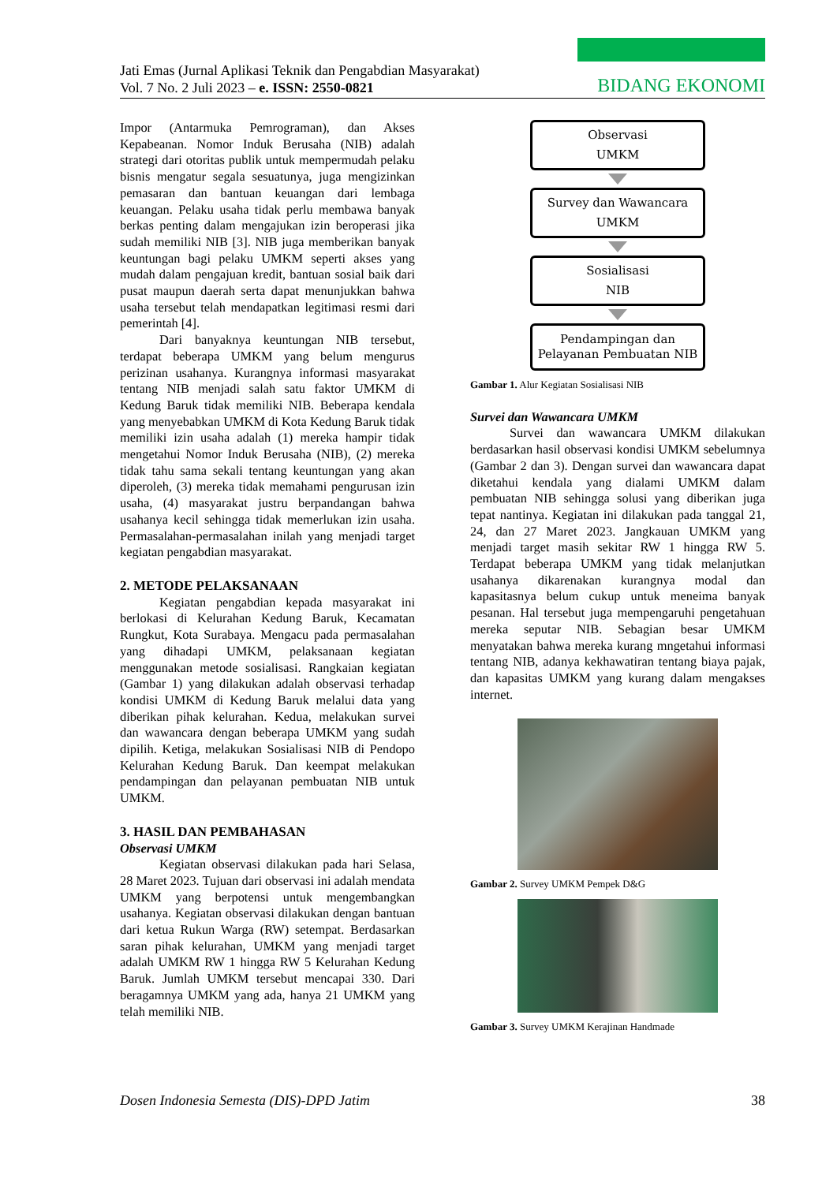Jati Emas (Jurnal Aplikasi Teknik dan Pengabdian Masyarakat)
Vol. 7 No. 2 Juli 2023 – e. ISSN: 2550-0821
BIDANG EKONOMI
Impor (Antarmuka Pemrograman), dan Akses Kepabeanan. Nomor Induk Berusaha (NIB) adalah strategi dari otoritas publik untuk mempermudah pelaku bisnis mengatur segala sesuatunya, juga mengizinkan pemasaran dan bantuan keuangan dari lembaga keuangan. Pelaku usaha tidak perlu membawa banyak berkas penting dalam mengajukan izin beroperasi jika sudah memiliki NIB [3]. NIB juga memberikan banyak keuntungan bagi pelaku UMKM seperti akses yang mudah dalam pengajuan kredit, bantuan sosial baik dari pusat maupun daerah serta dapat menunjukkan bahwa usaha tersebut telah mendapatkan legitimasi resmi dari pemerintah [4].
Dari banyaknya keuntungan NIB tersebut, terdapat beberapa UMKM yang belum mengurus perizinan usahanya. Kurangnya informasi masyarakat tentang NIB menjadi salah satu faktor UMKM di Kedung Baruk tidak memiliki NIB. Beberapa kendala yang menyebabkan UMKM di Kota Kedung Baruk tidak memiliki izin usaha adalah (1) mereka hampir tidak mengetahui Nomor Induk Berusaha (NIB), (2) mereka tidak tahu sama sekali tentang keuntungan yang akan diperoleh, (3) mereka tidak memahami pengurusan izin usaha, (4) masyarakat justru berpandangan bahwa usahanya kecil sehingga tidak memerlukan izin usaha. Permasalahan-permasalahan inilah yang menjadi target kegiatan pengabdian masyarakat.
2. METODE PELAKSANAAN
Kegiatan pengabdian kepada masyarakat ini berlokasi di Kelurahan Kedung Baruk, Kecamatan Rungkut, Kota Surabaya. Mengacu pada permasalahan yang dihadapi UMKM, pelaksanaan kegiatan menggunakan metode sosialisasi. Rangkaian kegiatan (Gambar 1) yang dilakukan adalah observasi terhadap kondisi UMKM di Kedung Baruk melalui data yang diberikan pihak kelurahan. Kedua, melakukan survei dan wawancara dengan beberapa UMKM yang sudah dipilih. Ketiga, melakukan Sosialisasi NIB di Pendopo Kelurahan Kedung Baruk. Dan keempat melakukan pendampingan dan pelayanan pembuatan NIB untuk UMKM.
3. HASIL DAN PEMBAHASAN
Observasi UMKM
Kegiatan observasi dilakukan pada hari Selasa, 28 Maret 2023. Tujuan dari observasi ini adalah mendata UMKM yang berpotensi untuk mengembangkan usahanya. Kegiatan observasi dilakukan dengan bantuan dari ketua Rukun Warga (RW) setempat. Berdasarkan saran pihak kelurahan, UMKM yang menjadi target adalah UMKM RW 1 hingga RW 5 Kelurahan Kedung Baruk. Jumlah UMKM tersebut mencapai 330. Dari beragamnya UMKM yang ada, hanya 21 UMKM yang telah memiliki NIB.
Observasi
UMKM
Survey dan Wawancara
UMKM
Sosialisasi
NIB
Pendampingan dan
Pelayanan Pembuatan NIB
Gambar 1. Alur Kegiatan Sosialisasi NIB
Survei dan Wawancara UMKM
Survei dan wawancara UMKM dilakukan berdasarkan hasil observasi kondisi UMKM sebelumnya (Gambar 2 dan 3). Dengan survei dan wawancara dapat diketahui kendala yang dialami UMKM dalam pembuatan NIB sehingga solusi yang diberikan juga tepat nantinya. Kegiatan ini dilakukan pada tanggal 21, 24, dan 27 Maret 2023. Jangkauan UMKM yang menjadi target masih sekitar RW 1 hingga RW 5. Terdapat beberapa UMKM yang tidak melanjutkan usahanya dikarenakan kurangnya modal dan kapasitasnya belum cukup untuk meneima banyak pesanan. Hal tersebut juga mempengaruhi pengetahuan mereka seputar NIB. Sebagian besar UMKM menyatakan bahwa mereka kurang mngetahui informasi tentang NIB, adanya kekhawatiran tentang biaya pajak, dan kapasitas UMKM yang kurang dalam mengakses internet.
Gambar 2. Survey UMKM Pempek D&G
Gambar 3. Survey UMKM Kerajinan Handmade
Dosen Indonesia Semesta (DIS)-DPD Jatim 38